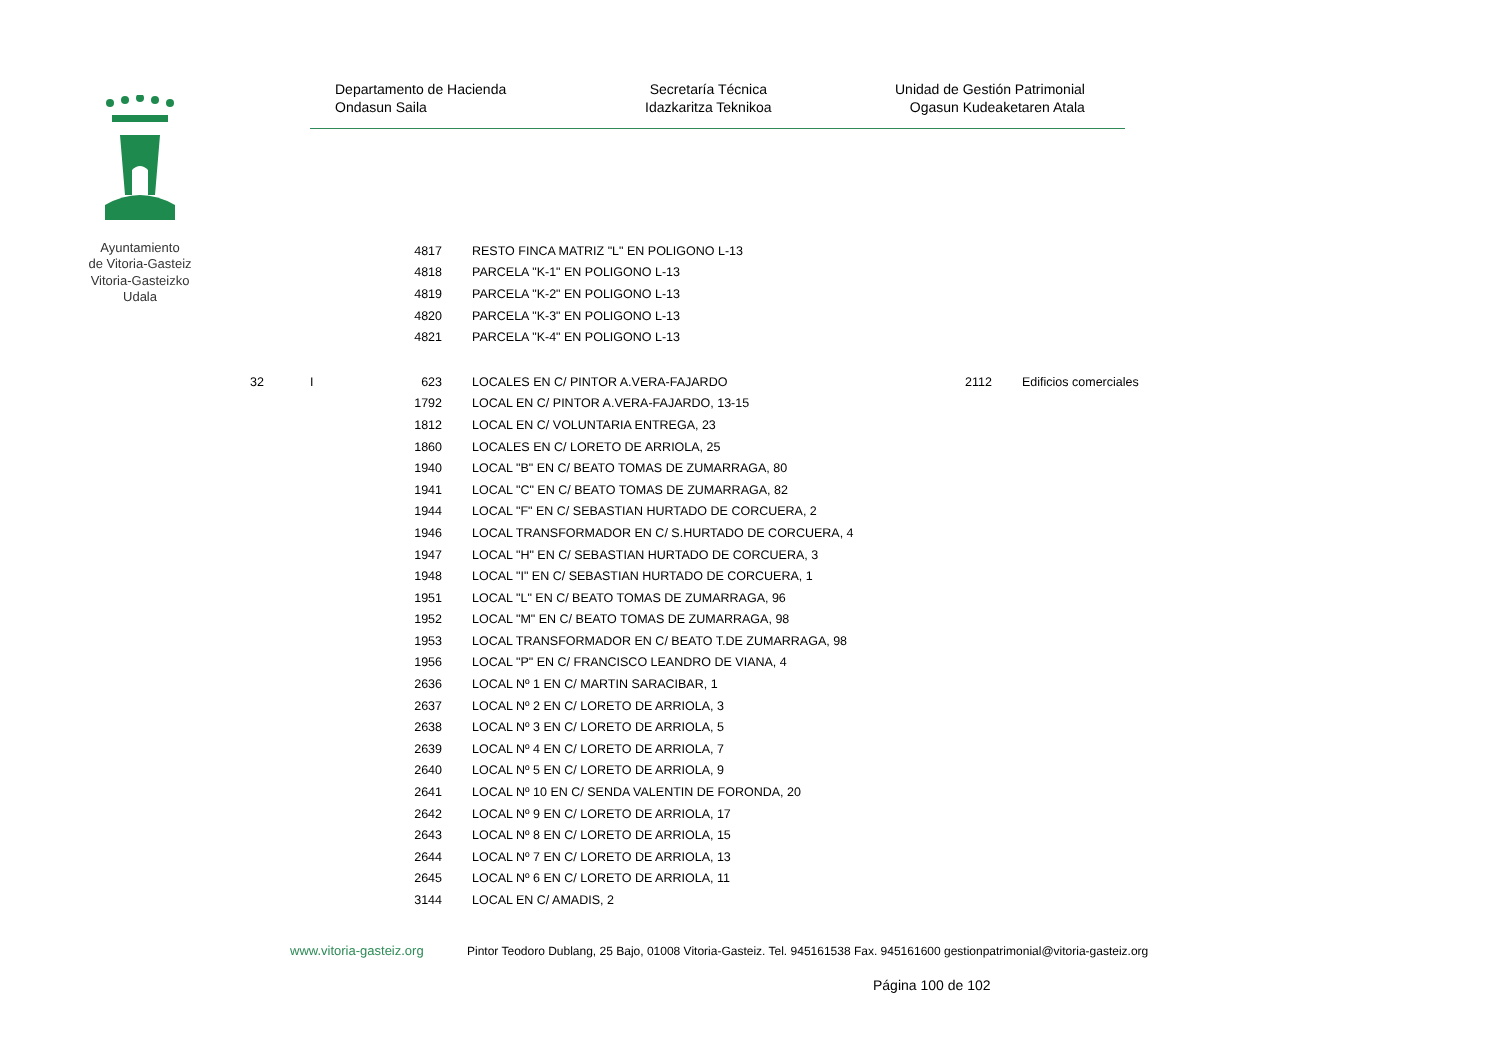Ayuntamiento
de Vitoria-Gasteiz
Vitoria-Gasteizko
Udala
Departamento de Hacienda
Ondasun Saila
Secretaría Técnica
Idazkaritza Teknikoa
Unidad de Gestión Patrimonial
Ogasun Kudeaketaren Atala
| | | 4817 | RESTO FINCA MATRIZ "L" EN POLIGONO L-13 | | |
| | | 4818 | PARCELA "K-1" EN POLIGONO L-13 | | |
| | | 4819 | PARCELA "K-2" EN POLIGONO L-13 | | |
| | | 4820 | PARCELA "K-3" EN POLIGONO L-13 | | |
| | | 4821 | PARCELA "K-4" EN POLIGONO L-13 | | |
| 32 | I | 623 | LOCALES EN C/ PINTOR A.VERA-FAJARDO | 2112 | Edificios comerciales |
| | | 1792 | LOCAL EN C/ PINTOR A.VERA-FAJARDO, 13-15 | | |
| | | 1812 | LOCAL EN C/ VOLUNTARIA ENTREGA, 23 | | |
| | | 1860 | LOCALES EN C/ LORETO DE ARRIOLA, 25 | | |
| | | 1940 | LOCAL "B" EN C/ BEATO TOMAS DE ZUMARRAGA, 80 | | |
| | | 1941 | LOCAL "C" EN C/ BEATO TOMAS DE ZUMARRAGA, 82 | | |
| | | 1944 | LOCAL "F" EN C/ SEBASTIAN HURTADO DE CORCUERA, 2 | | |
| | | 1946 | LOCAL TRANSFORMADOR EN C/ S.HURTADO DE CORCUERA, 4 | | |
| | | 1947 | LOCAL "H" EN C/ SEBASTIAN HURTADO DE CORCUERA, 3 | | |
| | | 1948 | LOCAL "I" EN C/ SEBASTIAN HURTADO DE CORCUERA, 1 | | |
| | | 1951 | LOCAL "L" EN C/ BEATO TOMAS DE ZUMARRAGA, 96 | | |
| | | 1952 | LOCAL "M" EN C/ BEATO TOMAS DE ZUMARRAGA, 98 | | |
| | | 1953 | LOCAL TRANSFORMADOR EN C/ BEATO T.DE ZUMARRAGA, 98 | | |
| | | 1956 | LOCAL "P" EN C/ FRANCISCO LEANDRO DE VIANA, 4 | | |
| | | 2636 | LOCAL Nº 1 EN C/ MARTIN SARACIBAR, 1 | | |
| | | 2637 | LOCAL Nº 2 EN C/ LORETO DE ARRIOLA, 3 | | |
| | | 2638 | LOCAL Nº 3 EN C/ LORETO DE ARRIOLA, 5 | | |
| | | 2639 | LOCAL Nº 4 EN C/ LORETO DE ARRIOLA, 7 | | |
| | | 2640 | LOCAL Nº 5 EN C/ LORETO DE ARRIOLA, 9 | | |
| | | 2641 | LOCAL Nº 10 EN C/ SENDA VALENTIN DE FORONDA, 20 | | |
| | | 2642 | LOCAL Nº 9 EN C/ LORETO DE ARRIOLA, 17 | | |
| | | 2643 | LOCAL Nº 8 EN C/ LORETO DE ARRIOLA, 15 | | |
| | | 2644 | LOCAL Nº 7 EN C/ LORETO DE ARRIOLA, 13 | | |
| | | 2645 | LOCAL Nº 6 EN C/ LORETO DE ARRIOLA, 11 | | |
| | | 3144 | LOCAL EN C/ AMADIS, 2 | | |
www.vitoria-gasteiz.org Pintor Teodoro Dublang, 25 Bajo, 01008 Vitoria-Gasteiz. Tel. 945161538 Fax. 945161600 gestionpatrimonial@vitoria-gasteiz.org
Página 100 de 102